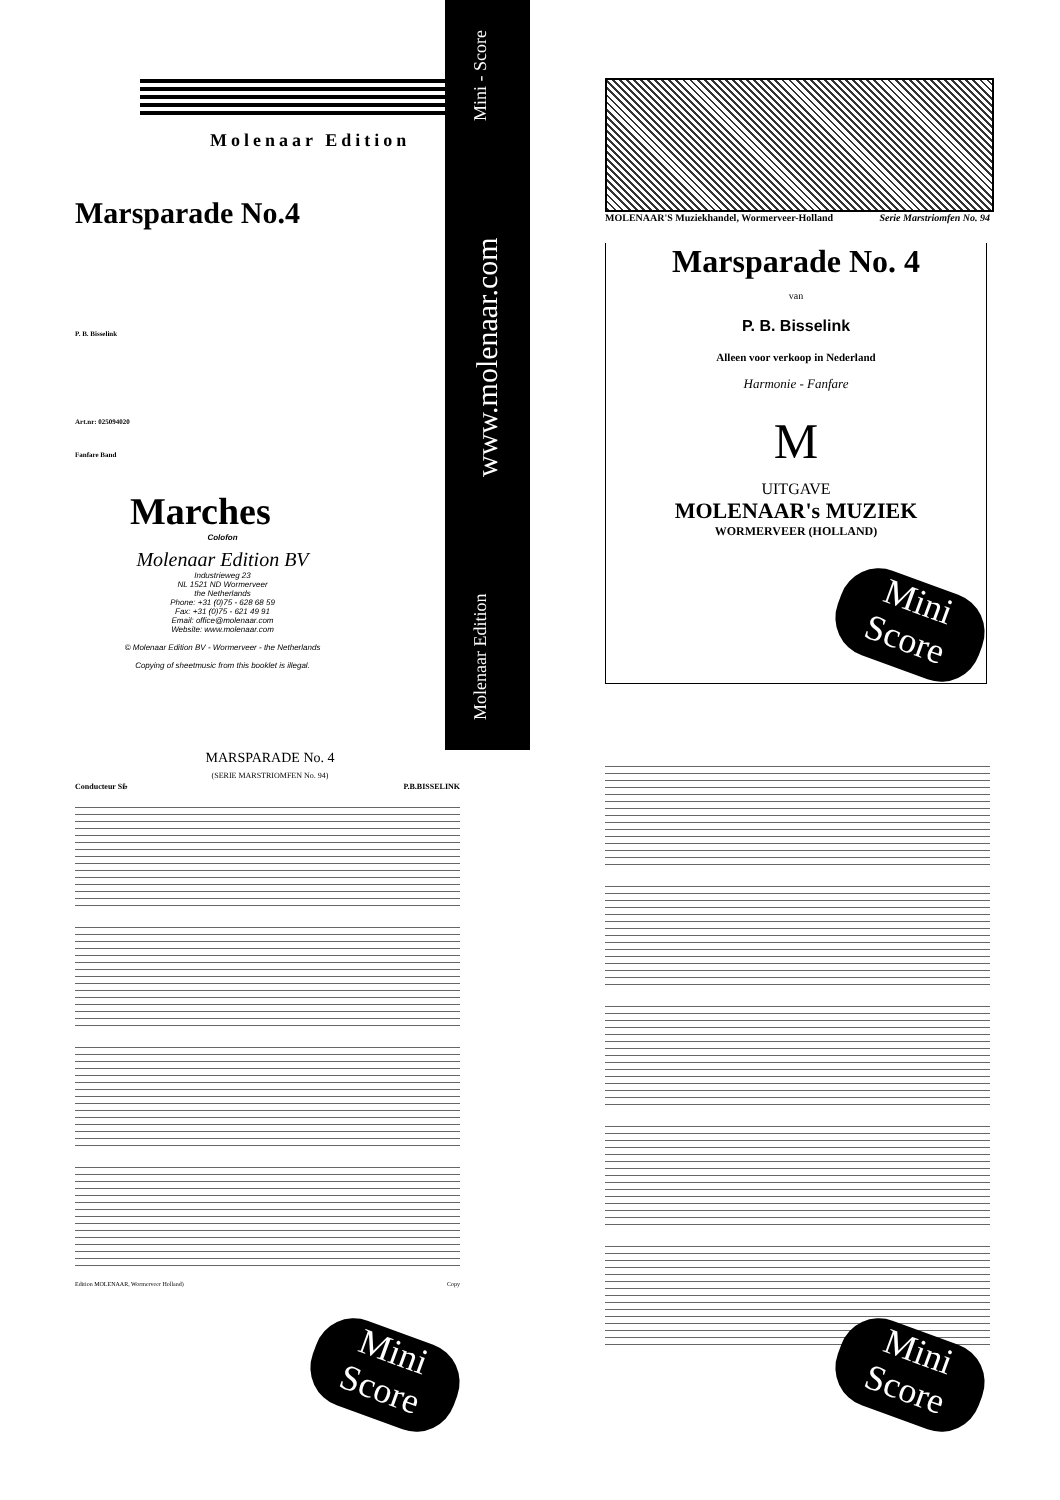Molenaar Edition
Marsparade No.4
P. B. Bisselink
Art.nr: 025094020
Fanfare Band
Marches
Colofon
Molenaar Edition BV
Industrieweg 23
NL 1521 ND Wormerveer
the Netherlands
Phone: +31 (0)75 - 628 68 59
Fax: +31 (0)75 - 621 49 91
Email: office@molenaar.com
Website: www.molenaar.com
© Molenaar Edition BV - Wormerveer - the Netherlands
Copying of sheetmusic from this booklet is illegal.
Molenaar Edition www.molenaar.com Mini - Score
MOLENAAR'S Muziekhandel, Wormerveer-Holland Serie Marstriomfen No. 94
Marsparade No. 4
van
P. B. Bisselink
Alleen voor verkoop in Nederland
Harmonie - Fanfare
M
UITGAVE
MOLENAAR's MUZIEK
WORMERVEER (HOLLAND)
Mini Score
MARSPARADE No. 4
(SERIE MARSTRIOMFEN No. 94)
Conducteur Si♭ P.B.BISSELINK
Edition MOLENAAR, Wormerveer Holland) Copy
Mini Score
Mini Score